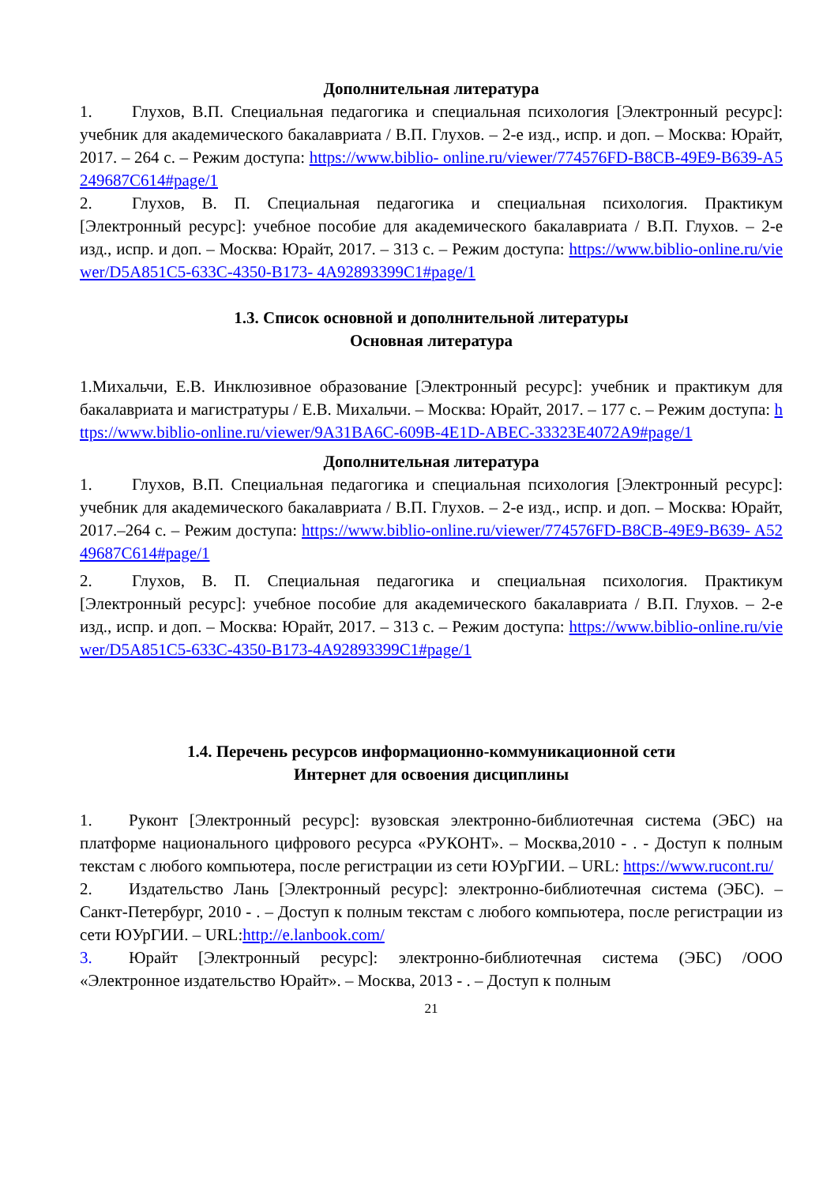Дополнительная литература
1. Глухов, В.П. Специальная педагогика и специальная психология [Электронный ресурс]: учебник для академического бакалавриата / В.П. Глухов. – 2-е изд., испр. и доп. – Москва: Юрайт, 2017. – 264 с. – Режим доступа: https://www.biblio- online.ru/viewer/774576FD-B8CB-49E9-B639-A5249687C614#page/1
2. Глухов, В. П. Специальная педагогика и специальная психология. Практикум [Электронный ресурс]: учебное пособие для академического бакалавриата / В.П. Глухов. – 2-е изд., испр. и доп. – Москва: Юрайт, 2017. – 313 с. – Режим доступа: https://www.biblio-online.ru/viewer/D5A851C5-633C-4350-B173- 4A92893399C1#page/1
1.3. Список основной и дополнительной литературы
Основная литература
1.Михальчи, Е.В. Инклюзивное образование [Электронный ресурс]: учебник и практикум для бакалавриата и магистратуры / Е.В. Михальчи. – Москва: Юрайт, 2017. – 177 с. – Режим доступа: https://www.biblio-online.ru/viewer/9A31BA6C-609B-4E1D-ABEC-33323E4072A9#page/1
Дополнительная литература
1. Глухов, В.П. Специальная педагогика и специальная психология [Электронный ресурс]: учебник для академического бакалавриата / В.П. Глухов. – 2-е изд., испр. и доп. – Москва: Юрайт, 2017.–264 с. – Режим доступа: https://www.biblio-online.ru/viewer/774576FD-B8CB-49E9-B639- A5249687C614#page/1
2. Глухов, В. П. Специальная педагогика и специальная психология. Практикум [Электронный ресурс]: учебное пособие для академического бакалавриата / В.П. Глухов. – 2-е изд., испр. и доп. – Москва: Юрайт, 2017. – 313 с. – Режим доступа: https://www.biblio-online.ru/viewer/D5A851C5-633C-4350-B173-4A92893399C1#page/1
1.4. Перечень ресурсов информационно-коммуникационной сети
Интернет для освоения дисциплины
1. Руконт [Электронный ресурс]: вузовская электронно-библиотечная система (ЭБС) на платформе национального цифрового ресурса «РУКОНТ». – Москва,2010 - . - Доступ к полным текстам с любого компьютера, после регистрации из сети ЮУрГИИ. – URL: https://www.rucont.ru/
2. Издательство Лань [Электронный ресурс]: электронно-библиотечная система (ЭБС). – Санкт-Петербург, 2010 - . – Доступ к полным текстам с любого компьютера, после регистрации из сети ЮУрГИИ. – URL:http://e.lanbook.com/
3. Юрайт [Электронный ресурс]: электронно-библиотечная система (ЭБС) /ООО «Электронное издательство Юрайт». – Москва, 2013 - . – Доступ к полным
21